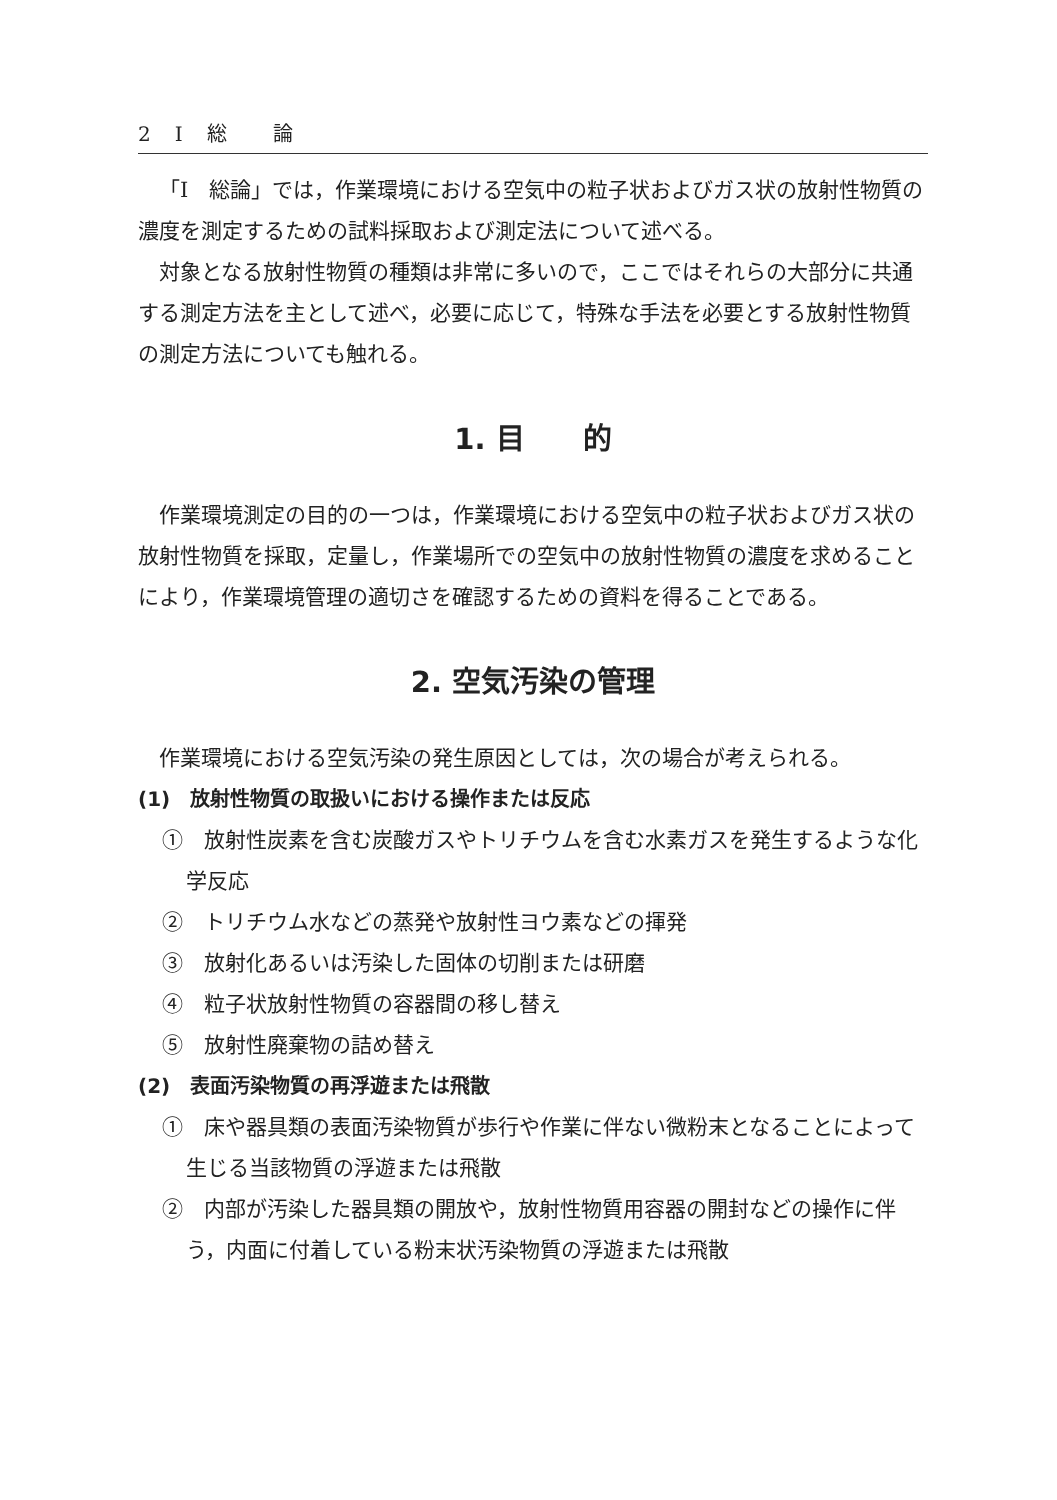2　I　総　　論
「I　総論」では，作業環境における空気中の粒子状およびガス状の放射性物質の濃度を測定するための試料採取および測定法について述べる。
対象となる放射性物質の種類は非常に多いので，ここではそれらの大部分に共通する測定方法を主として述べ，必要に応じて，特殊な手法を必要とする放射性物質の測定方法についても触れる。
1. 目　　的
作業環境測定の目的の一つは，作業環境における空気中の粒子状およびガス状の放射性物質を採取，定量し，作業場所での空気中の放射性物質の濃度を求めることにより，作業環境管理の適切さを確認するための資料を得ることである。
2. 空気汚染の管理
作業環境における空気汚染の発生原因としては，次の場合が考えられる。
(1)　放射性物質の取扱いにおける操作または反応
①　放射性炭素を含む炭酸ガスやトリチウムを含む水素ガスを発生するような化学反応
②　トリチウム水などの蒸発や放射性ヨウ素などの揮発
③　放射化あるいは汚染した固体の切削または研磨
④　粒子状放射性物質の容器間の移し替え
⑤　放射性廃棄物の詰め替え
(2)　表面汚染物質の再浮遊または飛散
①　床や器具類の表面汚染物質が歩行や作業に伴ない微粉末となることによって生じる当該物質の浮遊または飛散
②　内部が汚染した器具類の開放や，放射性物質用容器の開封などの操作に伴う，内面に付着している粉末状汚染物質の浮遊または飛散